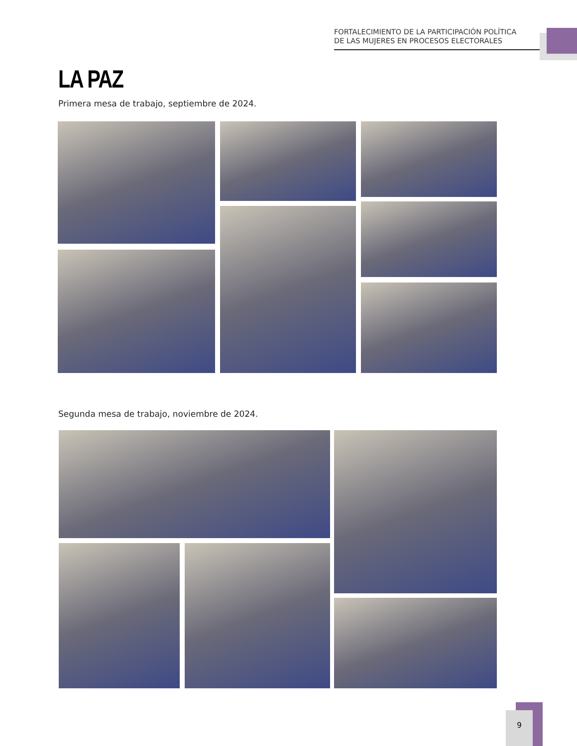FORTALECIMIENTO DE LA PARTICIPACIÓN POLÍTICA
DE LAS MUJERES EN PROCESOS ELECTORALES
LA PAZ
Primera mesa de trabajo, septiembre de 2024.
Segunda mesa de trabajo, noviembre de 2024.
9